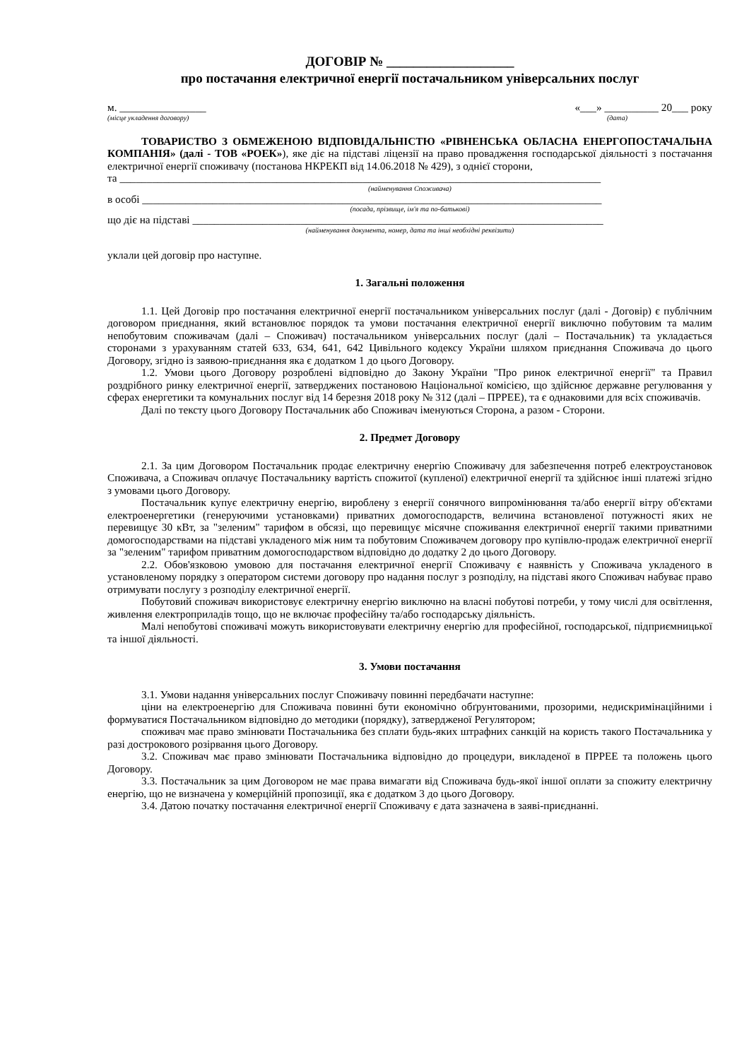ДОГОВІР № ___________________
про постачання електричної енергії постачальником універсальних послуг
м. ________________ «___» __________ 20___ року
(місце укладення договору) (дата)
ТОВАРИСТВО З ОБМЕЖЕНОЮ ВІДПОВІДАЛЬНІСТЮ «РІВНЕНСЬКА ОБЛАСНА ЕНЕРГОПОСТАЧАЛЬНА КОМПАНІЯ» (далі - ТОВ «РОЕК»), яке діє на підставі ліцензії на право провадження господарської діяльності з постачання електричної енергії споживачу (постанова НКРЕКП від 14.06.2018 № 429), з однієї сторони,
та _________________________________________________________________________________________
(найменування Споживача)
в особі _____________________________________________________________________________________
(посада, прізвище, ім'я та по-батькові)
що діє на підставі ____________________________________________________________________________
(найменування документа, номер, дата та інші необхідні реквізити)
уклали цей договір про наступне.
1. Загальні положення
1.1. Цей Договір про постачання електричної енергії постачальником універсальних послуг (далі - Договір) є публічним договором приєднання, який встановлює порядок та умови постачання електричної енергії виключно побутовим та малим непобутовим споживачам (далі – Споживач) постачальником універсальних послуг (далі – Постачальник) та укладається сторонами з урахуванням статей 633, 634, 641, 642 Цивільного кодексу України шляхом приєднання Споживача до цього Договору, згідно із заявою-приєднання яка є додатком 1 до цього Договору.
1.2. Умови цього Договору розроблені відповідно до Закону України "Про ринок електричної енергії" та Правил роздрібного ринку електричної енергії, затверджених постановою Національної комісією, що здійснює державне регулювання у сферах енергетики та комунальних послуг від 14 березня 2018 року № 312 (далі – ПРРЕЕ), та є однаковими для всіх споживачів.
Далі по тексту цього Договору Постачальник або Споживач іменуються Сторона, а разом - Сторони.
2. Предмет Договору
2.1. За цим Договором Постачальник продає електричну енергію Споживачу для забезпечення потреб електроустановок Споживача, а Споживач оплачує Постачальнику вартість спожитої (купленої) електричної енергії та здійснює інші платежі згідно з умовами цього Договору.
Постачальник купує електричну енергію, вироблену з енергії сонячного випромінювання та/або енергії вітру об'єктами електроенергетики (генеруючими установками) приватних домогосподарств, величина встановленої потужності яких не перевищує 30 кВт, за "зеленим" тарифом в обсязі, що перевищує місячне споживання електричної енергії такими приватними домогосподарствами на підставі укладеного між ним та побутовим Споживачем договору про купівлю-продаж електричної енергії за "зеленим" тарифом приватним домогосподарством відповідно до додатку 2 до цього Договору.
2.2. Обов'язковою умовою для постачання електричної енергії Споживачу є наявність у Споживача укладеного в установленому порядку з оператором системи договору про надання послуг з розподілу, на підставі якого Споживач набуває право отримувати послугу з розподілу електричної енергії.
Побутовий споживач використовує електричну енергію виключно на власні побутові потреби, у тому числі для освітлення, живлення електроприладів тощо, що не включає професійну та/або господарську діяльність.
Малі непобутові споживачі можуть використовувати електричну енергію для професійної, господарської, підприємницької та іншої діяльності.
3. Умови постачання
3.1. Умови надання універсальних послуг Споживачу повинні передбачати наступне:
ціни на електроенергію для Споживача повинні бути економічно обґрунтованими, прозорими, недискримінаційними і формуватися Постачальником відповідно до методики (порядку), затвердженої Регулятором;
споживач має право змінювати Постачальника без сплати будь-яких штрафних санкцій на користь такого Постачальника у разі дострокового розірвання цього Договору.
3.2. Споживач має право змінювати Постачальника відповідно до процедури, викладеної в ПРРЕЕ та положень цього Договору.
3.3. Постачальник за цим Договором не має права вимагати від Споживача будь-якої іншої оплати за спожиту електричну енергію, що не визначена у комерційній пропозиції, яка є додатком 3 до цього Договору.
3.4. Датою початку постачання електричної енергії Споживачу є дата зазначена в заяві-приєднанні.